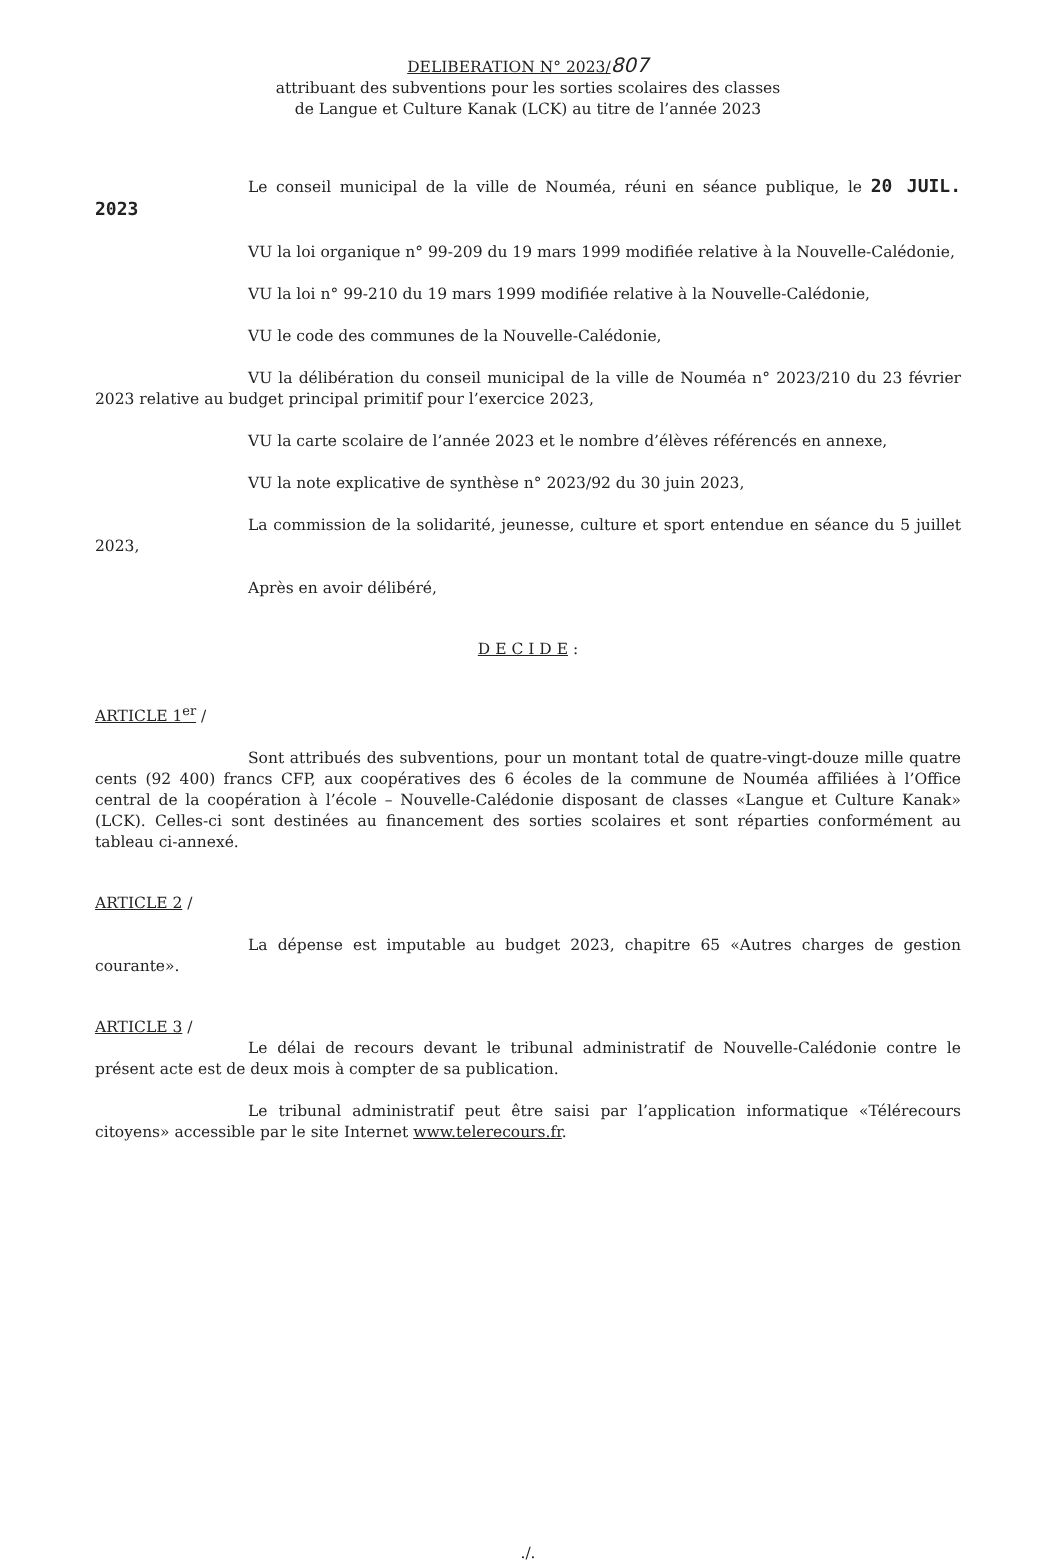DELIBERATION N° 2023/807
attribuant des subventions pour les sorties scolaires des classes
de Langue et Culture Kanak (LCK) au titre de l’année 2023
Le conseil municipal de la ville de Nouméa, réuni en séance publique, le 20 JUIL. 2023
VU la loi organique n° 99-209 du 19 mars 1999 modifiée relative à la Nouvelle-Calédonie,
VU la loi n° 99-210 du 19 mars 1999 modifiée relative à la Nouvelle-Calédonie,
VU le code des communes de la Nouvelle-Calédonie,
VU la délibération du conseil municipal de la ville de Nouméa n° 2023/210 du 23 février 2023 relative au budget principal primitif pour l’exercice 2023,
VU la carte scolaire de l’année 2023 et le nombre d’élèves référencés en annexe,
VU la note explicative de synthèse n° 2023/92 du 30 juin 2023,
La commission de la solidarité, jeunesse, culture et sport entendue en séance du 5 juillet 2023,
Après en avoir délibéré,
D E C I D E :
ARTICLE 1<sup>er</sup> /
Sont attribués des subventions, pour un montant total de quatre-vingt-douze mille quatre cents (92 400) francs CFP, aux coopératives des 6 écoles de la commune de Nouméa affiliées à l’Office central de la coopération à l’école – Nouvelle-Calédonie disposant de classes «Langue et Culture Kanak» (LCK). Celles-ci sont destinées au financement des sorties scolaires et sont réparties conformément au tableau ci-annexé.
ARTICLE 2 /
La dépense est imputable au budget 2023, chapitre 65 «Autres charges de gestion courante».
ARTICLE 3 /
Le délai de recours devant le tribunal administratif de Nouvelle-Calédonie contre le présent acte est de deux mois à compter de sa publication.
Le tribunal administratif peut être saisi par l’application informatique «Télérecours citoyens» accessible par le site Internet www.telerecours.fr.
./.